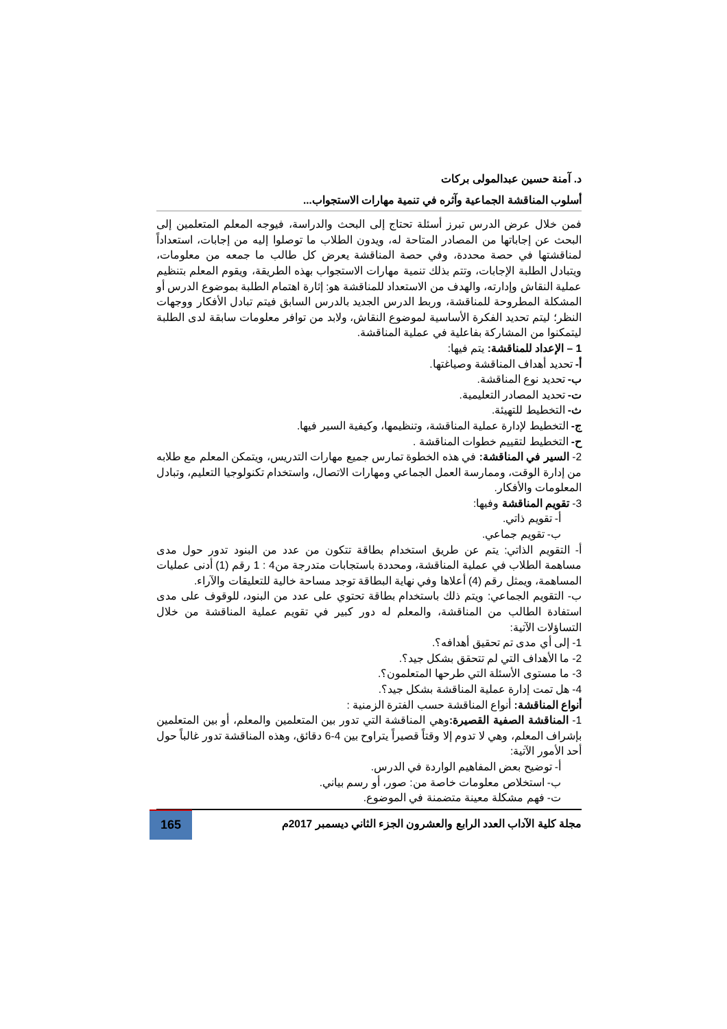د. آمنة حسين عبدالمولى بركات
أسلوب المناقشة الجماعية وآثره في تنمية مهارات الاستجواب...
فمن خلال عرض الدرس تبرز أسئلة تحتاج إلى البحث والدراسة، فيوجه المعلم المتعلمين إلى البحث عن إجاباتها من المصادر المتاحة له، ويدون الطلاب ما توصلوا إليه من إجابات، استعداداً لمناقشتها في حصة محددة، وفي حصة المناقشة يعرض كل طالب ما جمعه من معلومات، ويتبادل الطلبة الإجابات، وتتم بذلك تنمية مهارات الاستجواب بهذه الطريقة، ويقوم المعلم بتنظيم عملية النقاش وإدارته، والهدف من الاستعداد للمناقشة هو: إثارة اهتمام الطلبة بموضوع الدرس أو المشكلة المطروحة للمناقشة، وربط الدرس الجديد بالدرس السابق فيتم تبادل الأفكار ووجهات النظر؛ ليتم تحديد الفكرة الأساسية لموضوع النقاش، ولابد من توافر معلومات سابقة لدى الطلبة ليتمكنوا من المشاركة بفاعلية في عملية المناقشة.
1 – الإعداد للمناقشة: يتم فيها:
أ- تحديد أهداف المناقشة وصياغتها.
ب- تحديد نوع المناقشة.
ت- تحديد المصادر التعليمية.
ث- التخطيط للتهيئة.
ج- التخطيط لإدارة عملية المناقشة، وتنظيمها، وكيفية السير فيها.
ح- التخطيط لتقييم خطوات المناقشة .
2- السير في المناقشة: في هذه الخطوة تمارس جميع مهارات التدريس، ويتمكن المعلم مع طلابه من إدارة الوقت، وممارسة العمل الجماعي ومهارات الاتصال، واستخدام تكنولوجيا التعليم، وتبادل المعلومات والأفكار.
3- تقويم المناقشة وفيها:
أ- تقويم ذاتي.
ب- تقويم جماعي.
أ- التقويم الذاتي: يتم عن طريق استخدام بطاقة تتكون من عدد من البنود تدور حول مدى مساهمة الطلاب في عملية المناقشة، ومحددة باستجابات متدرجة من4 : 1 رقم (1) أدنى عمليات المساهمة، ويمثل رقم (4) أعلاها وفي نهاية البطاقة توجد مساحة خالية للتعليقات والآراء.
ب- التقويم الجماعي: ويتم ذلك باستخدام بطاقة تحتوي على عدد من البنود، للوقوف على مدى استفادة الطالب من المناقشة، والمعلم له دور كبير في تقويم عملية المناقشة من خلال التساؤلات الآتية:
1- إلى أي مدى تم تحقيق أهدافه؟.
2- ما الأهداف التي لم تتحقق بشكل جيد؟.
3- ما مستوى الأسئلة التي طرحها المتعلمون؟.
4- هل تمت إدارة عملية المناقشة بشكل جيد؟.
أنواع المناقشة: أنواع المناقشة حسب الفترة الزمنية :
1- المناقشة الصفية القصيرة: وهي المناقشة التي تدور بين المتعلمين والمعلم، أو بين المتعلمين بإشراف المعلم، وهي لا تدوم إلا وقتاً قصيراً يتراوح بين 4-6 دقائق، وهذه المناقشة تدور غالباً حول أحد الأمور الآتية:
أ- توضيح بعض المفاهيم الواردة في الدرس.
ب- استخلاص معلومات خاصة من: صور، أو رسم بياني.
ت- فهم مشكلة معينة متضمنة في الموضوع.
مجلة كلية الآداب العدد الرابع والعشرون الجزء الثاني ديسمبر 2017م
165